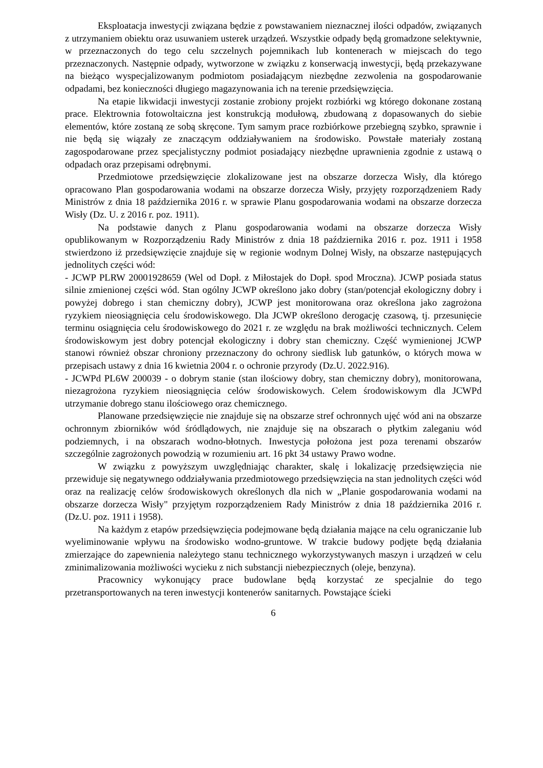Eksploatacja inwestycji związana będzie z powstawaniem nieznacznej ilości odpadów, związanych z utrzymaniem obiektu oraz usuwaniem usterek urządzeń. Wszystkie odpady będą gromadzone selektywnie, w przeznaczonych do tego celu szczelnych pojemnikach lub kontenerach w miejscach do tego przeznaczonych. Następnie odpady, wytworzone w związku z konserwacją inwestycji, będą przekazywane na bieżąco wyspecjalizowanym podmiotom posiadającym niezbędne zezwolenia na gospodarowanie odpadami, bez konieczności długiego magazynowania ich na terenie przedsięwzięcia.
Na etapie likwidacji inwestycji zostanie zrobiony projekt rozbiórki wg którego dokonane zostaną prace. Elektrownia fotowoltaiczna jest konstrukcją modułową, zbudowaną z dopasowanych do siebie elementów, które zostaną ze sobą skręcone. Tym samym prace rozbiórkowe przebiegną szybko, sprawnie i nie będą się wiązały ze znaczącym oddziaływaniem na środowisko. Powstałe materiały zostaną zagospodarowane przez specjalistyczny podmiot posiadający niezbędne uprawnienia zgodnie z ustawą o odpadach oraz przepisami odrębnymi.
Przedmiotowe przedsięwzięcie zlokalizowane jest na obszarze dorzecza Wisły, dla którego opracowano Plan gospodarowania wodami na obszarze dorzecza Wisły, przyjęty rozporządzeniem Rady Ministrów z dnia 18 października 2016 r. w sprawie Planu gospodarowania wodami na obszarze dorzecza Wisły (Dz. U. z 2016 r. poz. 1911).
Na podstawie danych z Planu gospodarowania wodami na obszarze dorzecza Wisły opublikowanym w Rozporządzeniu Rady Ministrów z dnia 18 października 2016 r. poz. 1911 i 1958 stwierdzono iż przedsięwzięcie znajduje się w regionie wodnym Dolnej Wisły, na obszarze następujących jednolitych części wód:
- JCWP PLRW 20001928659 (Wel od Dopł. z Miłostajek do Dopł. spod Mroczna). JCWP posiada status silnie zmienionej części wód. Stan ogólny JCWP określono jako dobry (stan/potencjał ekologiczny dobry i powyżej dobrego i stan chemiczny dobry), JCWP jest monitorowana oraz określona jako zagrożona ryzykiem nieosiągnięcia celu środowiskowego. Dla JCWP określono derogację czasową, tj. przesunięcie terminu osiągnięcia celu środowiskowego do 2021 r. ze względu na brak możliwości technicznych. Celem środowiskowym jest dobry potencjał ekologiczny i dobry stan chemiczny. Część wymienionej JCWP stanowi również obszar chroniony przeznaczony do ochrony siedlisk lub gatunków, o których mowa w przepisach ustawy z dnia 16 kwietnia 2004 r. o ochronie przyrody (Dz.U. 2022.916).
- JCWPd PL6W 200039 - o dobrym stanie (stan ilościowy dobry, stan chemiczny dobry), monitorowana, niezagrożona ryzykiem nieosiągnięcia celów środowiskowych. Celem środowiskowym dla JCWPd utrzymanie dobrego stanu ilościowego oraz chemicznego.
Planowane przedsięwzięcie nie znajduje się na obszarze stref ochronnych ujęć wód ani na obszarze ochronnym zbiorników wód śródlądowych, nie znajduje się na obszarach o płytkim zaleganiu wód podziemnych, i na obszarach wodno-błotnych. Inwestycja położona jest poza terenami obszarów szczególnie zagrożonych powodzią w rozumieniu art. 16 pkt 34 ustawy Prawo wodne.
W związku z powyższym uwzględniając charakter, skalę i lokalizację przedsięwzięcia nie przewiduje się negatywnego oddziaływania przedmiotowego przedsięwzięcia na stan jednolitych części wód oraz na realizację celów środowiskowych określonych dla nich w „Planie gospodarowania wodami na obszarze dorzecza Wisły" przyjętym rozporządzeniem Rady Ministrów z dnia 18 października 2016 r. (Dz.U. poz. 1911 i 1958).
Na każdym z etapów przedsięwzięcia podejmowane będą działania mające na celu ograniczanie lub wyeliminowanie wpływu na środowisko wodno-gruntowe. W trakcie budowy podjęte będą działania zmierzające do zapewnienia należytego stanu technicznego wykorzystywanych maszyn i urządzeń w celu zminimalizowania możliwości wycieku z nich substancji niebezpiecznych (oleje, benzyna).
Pracownicy wykonujący prace budowlane będą korzystać ze specjalnie do tego przetransportowanych na teren inwestycji kontenerów sanitarnych. Powstające ścieki
6